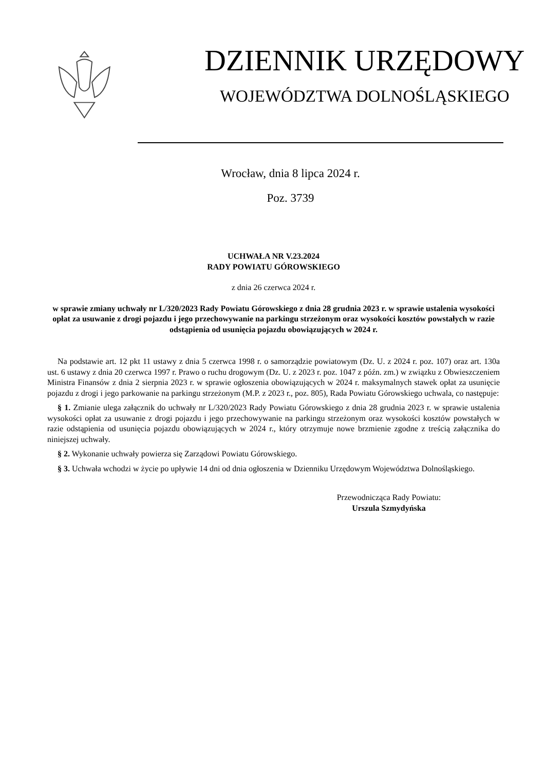DZIENNIK URZĘDOWY
WOJEWÓDZTWA DOLNOŚLĄSKIEGO
Wrocław, dnia 8 lipca 2024 r.
Poz. 3739
UCHWAŁA NR V.23.2024
RADY POWIATU GÓROWSKIEGO
z dnia 26 czerwca 2024 r.
w sprawie zmiany uchwały nr L/320/2023 Rady Powiatu Górowskiego z dnia 28 grudnia 2023 r. w sprawie ustalenia wysokości opłat za usuwanie z drogi pojazdu i jego przechowywanie na parkingu strzeżonym oraz wysokości kosztów powstałych w razie odstąpienia od usunięcia pojazdu obowiązujących w 2024 r.
Na podstawie art. 12 pkt 11 ustawy z dnia 5 czerwca 1998 r. o samorządzie powiatowym (Dz. U. z 2024 r. poz. 107) oraz art. 130a ust. 6 ustawy z dnia 20 czerwca 1997 r. Prawo o ruchu drogowym (Dz. U. z 2023 r. poz. 1047 z późn. zm.) w związku z Obwieszczeniem Ministra Finansów z dnia 2 sierpnia 2023 r. w sprawie ogłoszenia obowiązujących w 2024 r. maksymalnych stawek opłat za usunięcie pojazdu z drogi i jego parkowanie na parkingu strzeżonym (M.P. z 2023 r., poz. 805), Rada Powiatu Górowskiego uchwala, co następuje:
§ 1. Zmianie ulega załącznik do uchwały nr L/320/2023 Rady Powiatu Górowskiego z dnia 28 grudnia 2023 r. w sprawie ustalenia wysokości opłat za usuwanie z drogi pojazdu i jego przechowywanie na parkingu strzeżonym oraz wysokości kosztów powstałych w razie odstąpienia od usunięcia pojazdu obowiązujących w 2024 r., który otrzymuje nowe brzmienie zgodne z treścią załącznika do niniejszej uchwały.
§ 2. Wykonanie uchwały powierza się Zarządowi Powiatu Górowskiego.
§ 3. Uchwała wchodzi w życie po upływie 14 dni od dnia ogłoszenia w Dzienniku Urzędowym Województwa Dolnośląskiego.
Przewodnicząca Rady Powiatu:
Urszula Szmydyńska